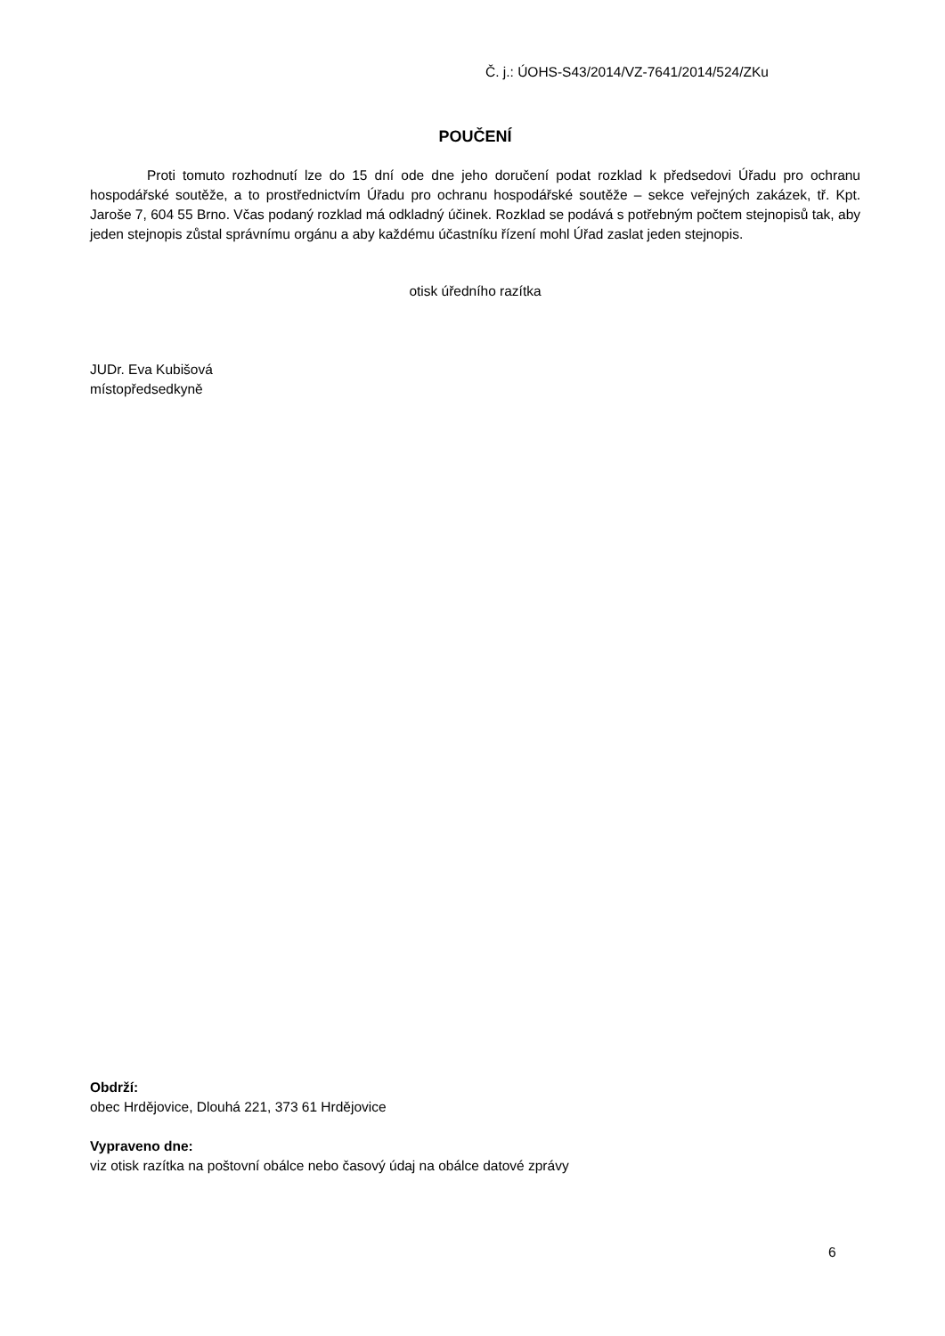Č. j.: ÚOHS-S43/2014/VZ-7641/2014/524/ZKu
POUČENÍ
Proti tomuto rozhodnutí lze do 15 dní ode dne jeho doručení podat rozklad k předsedovi Úřadu pro ochranu hospodářské soutěže, a to prostřednictvím Úřadu pro ochranu hospodářské soutěže – sekce veřejných zakázek, tř. Kpt. Jaroše 7, 604 55 Brno. Včas podaný rozklad má odkladný účinek. Rozklad se podává s potřebným počtem stejnopisů tak, aby jeden stejnopis zůstal správnímu orgánu a aby každému účastníku řízení mohl Úřad zaslat jeden stejnopis.
otisk úředního razítka
JUDr. Eva Kubišová
místopředsedkyně
Obdrží:
obec Hrdějovice, Dlouhá 221, 373 61 Hrdějovice
Vypraveno dne:
viz otisk razítka na poštovní obálce nebo časový údaj na obálce datové zprávy
6